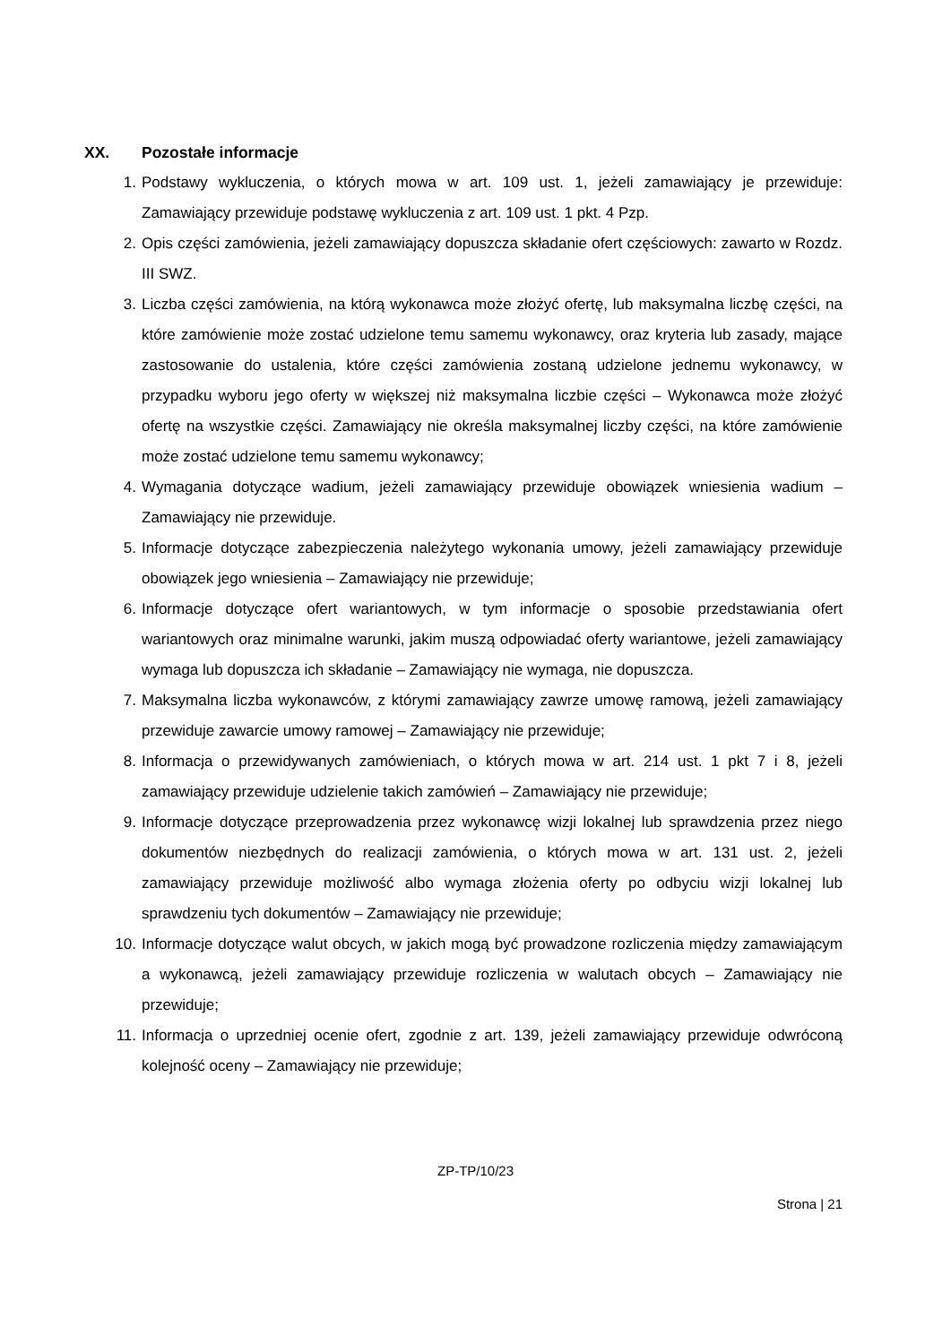XX. Pozostałe informacje
1. Podstawy wykluczenia, o których mowa w art. 109 ust. 1, jeżeli zamawiający je przewiduje: Zamawiający przewiduje podstawę wykluczenia z art. 109 ust. 1 pkt. 4 Pzp.
2. Opis części zamówienia, jeżeli zamawiający dopuszcza składanie ofert częściowych: zawarto w Rozdz. III SWZ.
3. Liczba części zamówienia, na którą wykonawca może złożyć ofertę, lub maksymalna liczbę części, na które zamówienie może zostać udzielone temu samemu wykonawcy, oraz kryteria lub zasady, mające zastosowanie do ustalenia, które części zamówienia zostaną udzielone jednemu wykonawcy, w przypadku wyboru jego oferty w większej niż maksymalna liczbie części – Wykonawca może złożyć ofertę na wszystkie części. Zamawiający nie określa maksymalnej liczby części, na które zamówienie może zostać udzielone temu samemu wykonawcy;
4. Wymagania dotyczące wadium, jeżeli zamawiający przewiduje obowiązek wniesienia wadium – Zamawiający nie przewiduje.
5. Informacje dotyczące zabezpieczenia należytego wykonania umowy, jeżeli zamawiający przewiduje obowiązek jego wniesienia – Zamawiający nie przewiduje;
6. Informacje dotyczące ofert wariantowych, w tym informacje o sposobie przedstawiania ofert wariantowych oraz minimalne warunki, jakim muszą odpowiadać oferty wariantowe, jeżeli zamawiający wymaga lub dopuszcza ich składanie – Zamawiający nie wymaga, nie dopuszcza.
7. Maksymalna liczba wykonawców, z którymi zamawiający zawrze umowę ramową, jeżeli zamawiający przewiduje zawarcie umowy ramowej – Zamawiający nie przewiduje;
8. Informacja o przewidywanych zamówieniach, o których mowa w art. 214 ust. 1 pkt 7 i 8, jeżeli zamawiający przewiduje udzielenie takich zamówień – Zamawiający nie przewiduje;
9. Informacje dotyczące przeprowadzenia przez wykonawcę wizji lokalnej lub sprawdzenia przez niego dokumentów niezbędnych do realizacji zamówienia, o których mowa w art. 131 ust. 2, jeżeli zamawiający przewiduje możliwość albo wymaga złożenia oferty po odbyciu wizji lokalnej lub sprawdzeniu tych dokumentów – Zamawiający nie przewiduje;
10. Informacje dotyczące walut obcych, w jakich mogą być prowadzone rozliczenia między zamawiającym a wykonawcą, jeżeli zamawiający przewiduje rozliczenia w walutach obcych – Zamawiający nie przewiduje;
11. Informacja o uprzedniej ocenie ofert, zgodnie z art. 139, jeżeli zamawiający przewiduje odwróconą kolejność oceny – Zamawiający nie przewiduje;
ZP-TP/10/23
Strona | 21